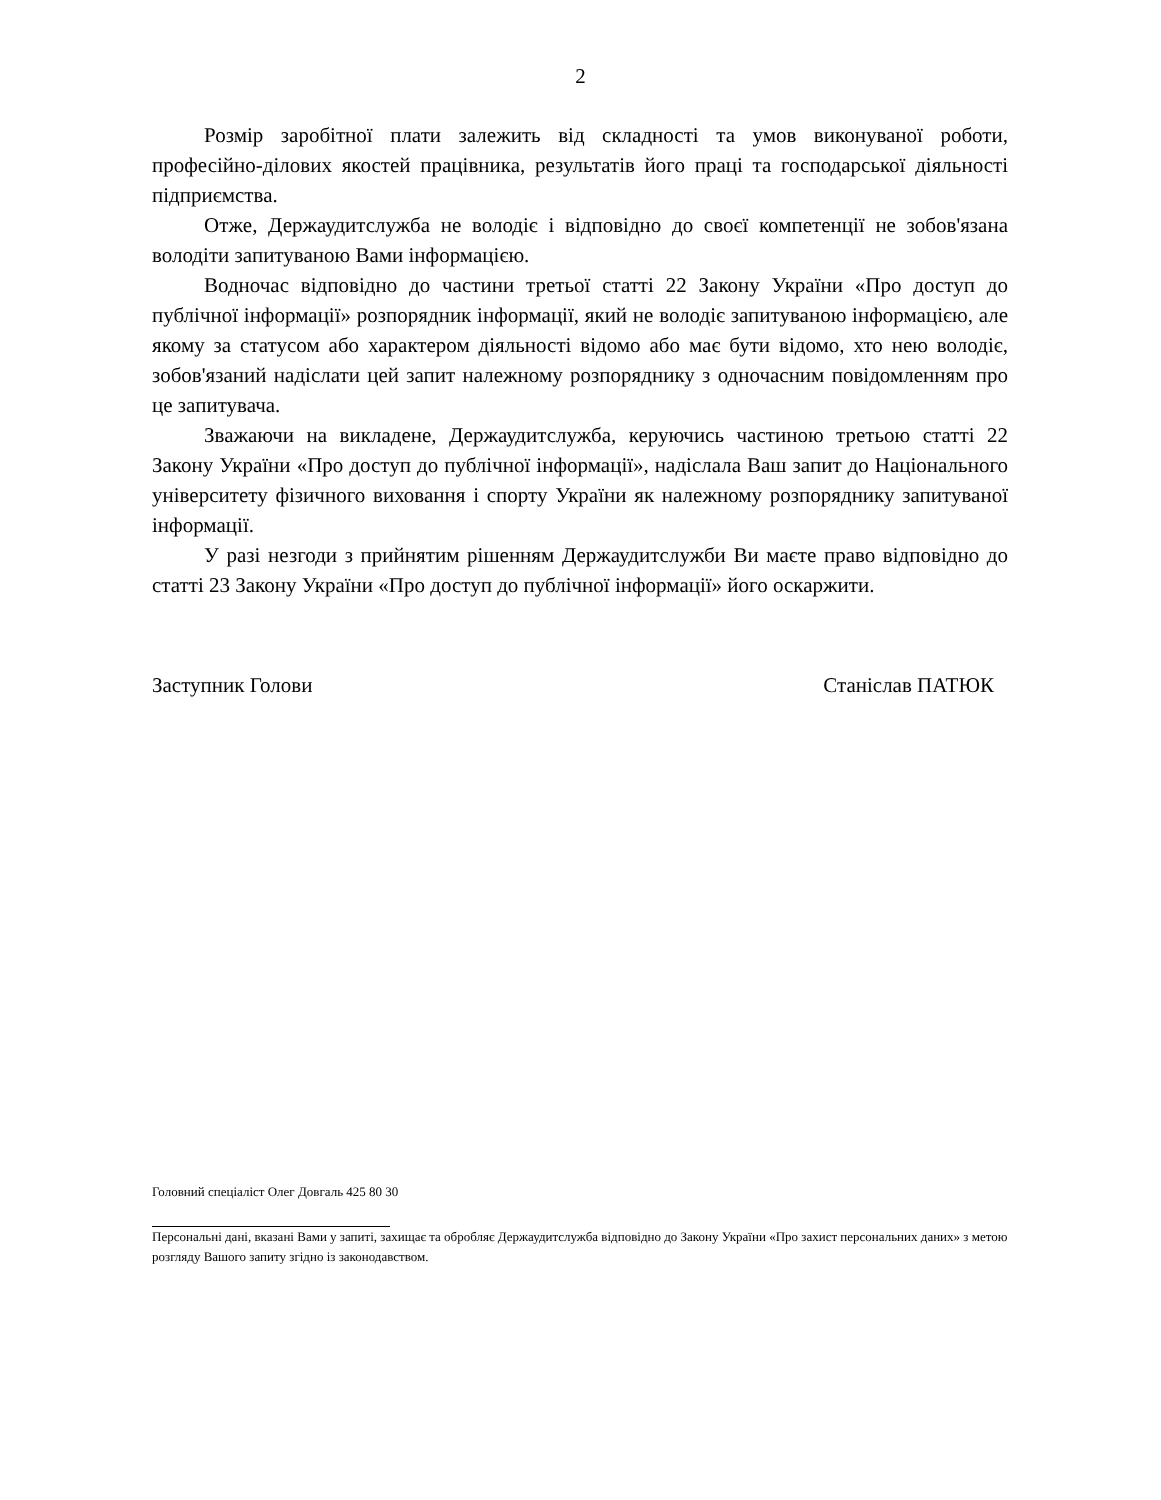2
Розмір заробітної плати залежить від складності та умов виконуваної роботи, професійно-ділових якостей працівника, результатів його праці та господарської діяльності підприємства.
Отже, Держаудитслужба не володіє і відповідно до своєї компетенції не зобов'язана володіти запитуваною Вами інформацією.
Водночас відповідно до частини третьої статті 22 Закону України «Про доступ до публічної інформації» розпорядник інформації, який не володіє запитуваною інформацією, але якому за статусом або характером діяльності відомо або має бути відомо, хто нею володіє, зобов'язаний надіслати цей запит належному розпоряднику з одночасним повідомленням про це запитувача.
Зважаючи на викладене, Держаудитслужба, керуючись частиною третьою статті 22 Закону України «Про доступ до публічної інформації», надіслала Ваш запит до Національного університету фізичного виховання і спорту України як належному розпоряднику запитуваної інформації.
У разі незгоди з прийнятим рішенням Держаудитслужби Ви маєте право відповідно до статті 23 Закону України «Про доступ до публічної інформації» його оскаржити.
Заступник Голови Станіслав ПАТЮК
Головний спеціаліст Олег Довгаль 425 80 30
Персональні дані, вказані Вами у запиті, захищає та обробляє Держаудитслужба відповідно до Закону України «Про захист персональних даних» з метою розгляду Вашого запиту згідно із законодавством.